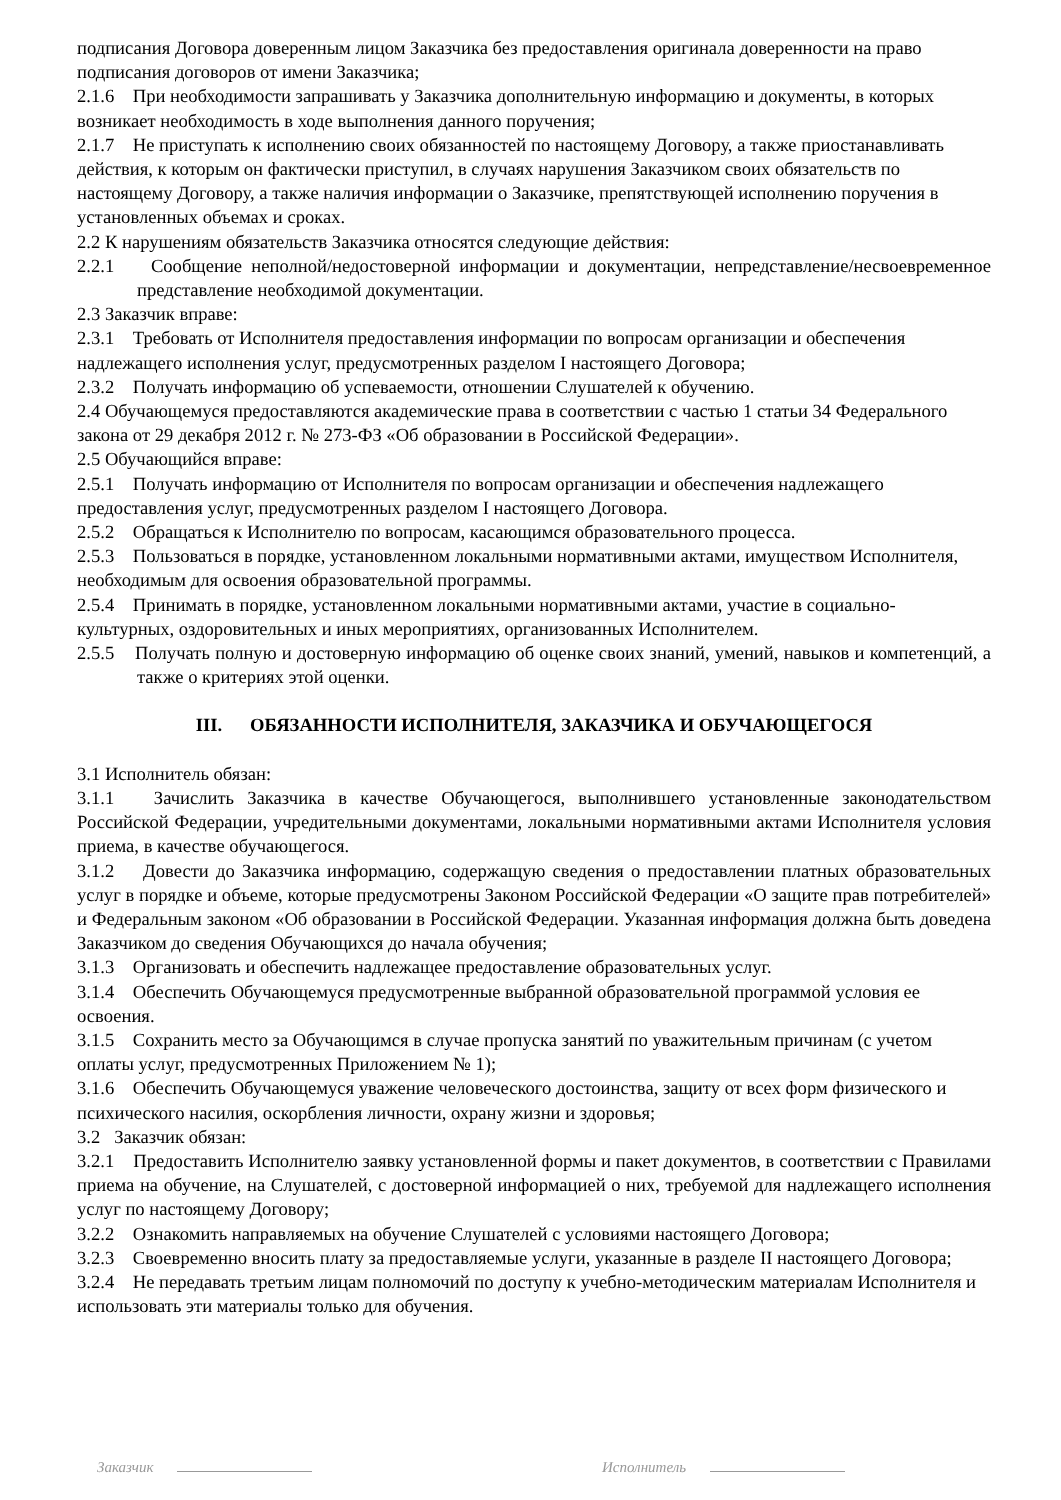подписания Договора доверенным лицом Заказчика без предоставления оригинала доверенности на право подписания договоров от имени Заказчика;
2.1.6 При необходимости запрашивать у Заказчика дополнительную информацию и документы, в которых возникает необходимость в ходе выполнения данного поручения;
2.1.7 Не приступать к исполнению своих обязанностей по настоящему Договору, а также приостанавливать действия, к которым он фактически приступил, в случаях нарушения Заказчиком своих обязательств по настоящему Договору, а также наличия информации о Заказчике, препятствующей исполнению поручения в установленных объемах и сроках.
2.2 К нарушениям обязательств Заказчика относятся следующие действия:
2.2.1 Сообщение неполной/недостоверной информации и документации, непредставление/несвоевременное представление необходимой документации.
2.3 Заказчик вправе:
2.3.1 Требовать от Исполнителя предоставления информации по вопросам организации и обеспечения надлежащего исполнения услуг, предусмотренных разделом I настоящего Договора;
2.3.2 Получать информацию об успеваемости, отношении Слушателей к обучению.
2.4 Обучающемуся предоставляются академические права в соответствии с частью 1 статьи 34 Федерального закона от 29 декабря 2012 г. № 273-ФЗ «Об образовании в Российской Федерации».
2.5 Обучающийся вправе:
2.5.1 Получать информацию от Исполнителя по вопросам организации и обеспечения надлежащего предоставления услуг, предусмотренных разделом I настоящего Договора.
2.5.2 Обращаться к Исполнителю по вопросам, касающимся образовательного процесса.
2.5.3 Пользоваться в порядке, установленном локальными нормативными актами, имуществом Исполнителя, необходимым для освоения образовательной программы.
2.5.4 Принимать в порядке, установленном локальными нормативными актами, участие в социально-культурных, оздоровительных и иных мероприятиях, организованных Исполнителем.
2.5.5 Получать полную и достоверную информацию об оценке своих знаний, умений, навыков и компетенций, а также о критериях этой оценки.
III. ОБЯЗАННОСТИ ИСПОЛНИТЕЛЯ, ЗАКАЗЧИКА И ОБУЧАЮЩЕГОСЯ
3.1 Исполнитель обязан:
3.1.1 Зачислить Заказчика в качестве Обучающегося, выполнившего установленные законодательством Российской Федерации, учредительными документами, локальными нормативными актами Исполнителя условия приема, в качестве обучающегося.
3.1.2 Довести до Заказчика информацию, содержащую сведения о предоставлении платных образовательных услуг в порядке и объеме, которые предусмотрены Законом Российской Федерации «О защите прав потребителей» и Федеральным законом «Об образовании в Российской Федерации. Указанная информация должна быть доведена Заказчиком до сведения Обучающихся до начала обучения;
3.1.3 Организовать и обеспечить надлежащее предоставление образовательных услуг.
3.1.4 Обеспечить Обучающемуся предусмотренные выбранной образовательной программой условия ее освоения.
3.1.5 Сохранить место за Обучающимся в случае пропуска занятий по уважительным причинам (с учетом оплаты услуг, предусмотренных Приложением № 1);
3.1.6 Обеспечить Обучающемуся уважение человеческого достоинства, защиту от всех форм физического и психического насилия, оскорбления личности, охрану жизни и здоровья;
3.2 Заказчик обязан:
3.2.1 Предоставить Исполнителю заявку установленной формы и пакет документов, в соответствии с Правилами приема на обучение, на Слушателей, с достоверной информацией о них, требуемой для надлежащего исполнения услуг по настоящему Договору;
3.2.2 Ознакомить направляемых на обучение Слушателей с условиями настоящего Договора;
3.2.3 Своевременно вносить плату за предоставляемые услуги, указанные в разделе II настоящего Договора;
3.2.4 Не передавать третьим лицам полномочий по доступу к учебно-методическим материалам Исполнителя и использовать эти материалы только для обучения.
Заказчик Исполнитель